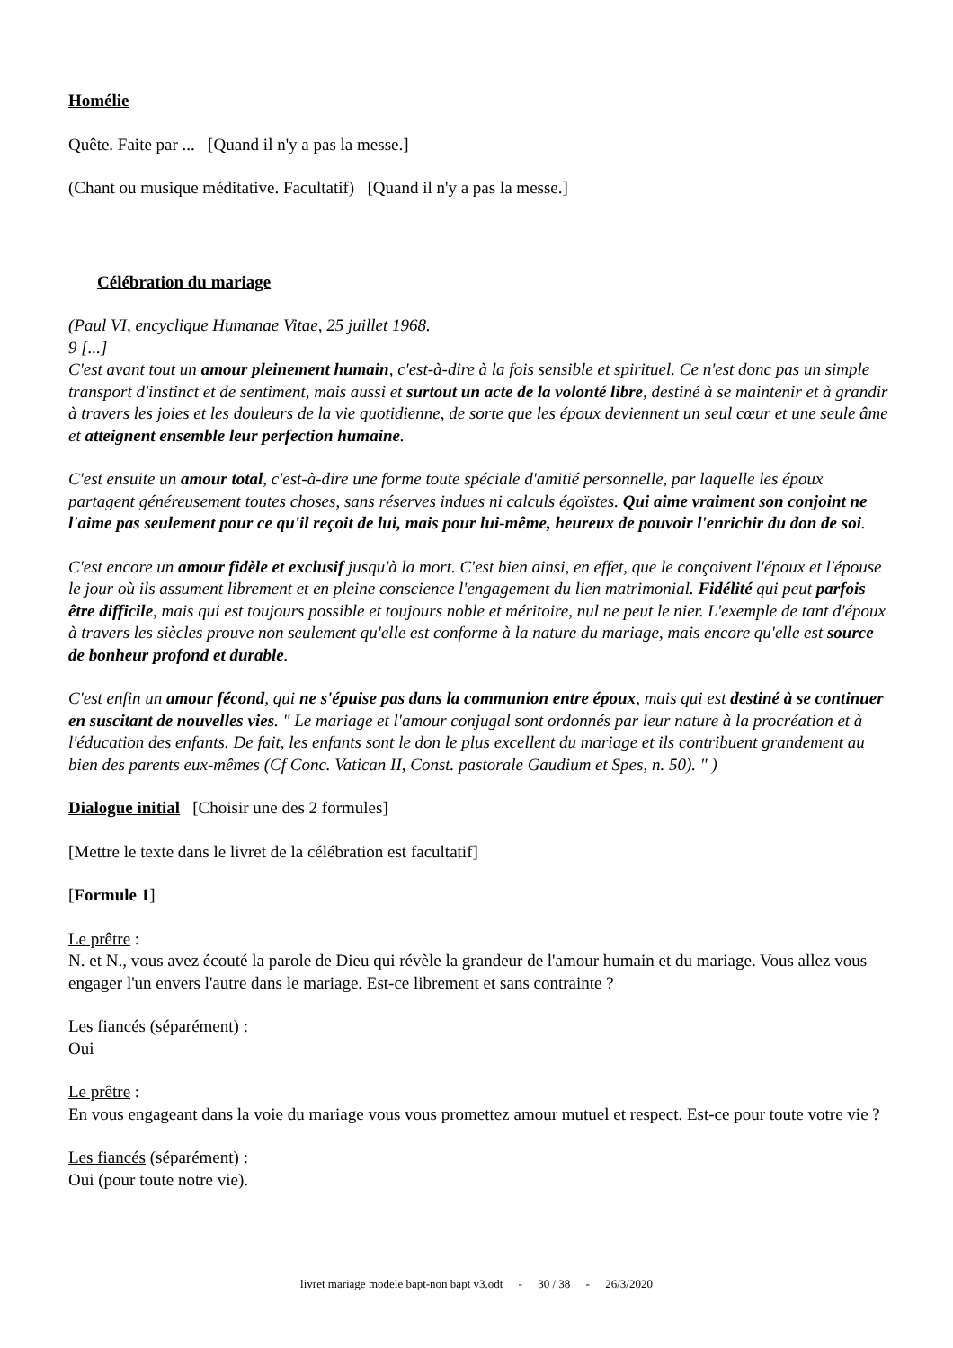Homélie
Quête. Faite par ... [Quand il n'y a pas la messe.]
(Chant ou musique méditative. Facultatif) [Quand il n'y a pas la messe.]
Célébration du mariage
(Paul VI, encyclique Humanae Vitae, 25 juillet 1968.
9 [...]
C'est avant tout un amour pleinement humain, c'est-à-dire à la fois sensible et spirituel. Ce n'est donc pas un simple transport d'instinct et de sentiment, mais aussi et surtout un acte de la volonté libre, destiné à se maintenir et à grandir à travers les joies et les douleurs de la vie quotidienne, de sorte que les époux deviennent un seul cœur et une seule âme et atteignent ensemble leur perfection humaine.
C'est ensuite un amour total, c'est-à-dire une forme toute spéciale d'amitié personnelle, par laquelle les époux partagent généreusement toutes choses, sans réserves indues ni calculs égoïstes. Qui aime vraiment son conjoint ne l'aime pas seulement pour ce qu'il reçoit de lui, mais pour lui-même, heureux de pouvoir l'enrichir du don de soi.
C'est encore un amour fidèle et exclusif jusqu'à la mort. C'est bien ainsi, en effet, que le conçoivent l'époux et l'épouse le jour où ils assument librement et en pleine conscience l'engagement du lien matrimonial. Fidélité qui peut parfois être difficile, mais qui est toujours possible et toujours noble et méritoire, nul ne peut le nier. L'exemple de tant d'époux à travers les siècles prouve non seulement qu'elle est conforme à la nature du mariage, mais encore qu'elle est source de bonheur profond et durable.
C'est enfin un amour fécond, qui ne s'épuise pas dans la communion entre époux, mais qui est destiné à se continuer en suscitant de nouvelles vies. " Le mariage et l'amour conjugal sont ordonnés par leur nature à la procréation et à l'éducation des enfants. De fait, les enfants sont le don le plus excellent du mariage et ils contribuent grandement au bien des parents eux-mêmes (Cf Conc. Vatican II, Const. pastorale Gaudium et Spes, n. 50). " )
Dialogue initial [Choisir une des 2 formules]
[Mettre le texte dans le livret de la célébration est facultatif]
[Formule 1]
Le prêtre :
N. et N., vous avez écouté la parole de Dieu qui révèle la grandeur de l'amour humain et du mariage. Vous allez vous engager l'un envers l'autre dans le mariage. Est-ce librement et sans contrainte ?
Les fiancés (séparément) :
Oui
Le prêtre :
En vous engageant dans la voie du mariage vous vous promettez amour mutuel et respect. Est-ce pour toute votre vie ?
Les fiancés (séparément) :
Oui (pour toute notre vie).
livret mariage modele bapt-non bapt v3.odt - 30 / 38 - 26/3/2020